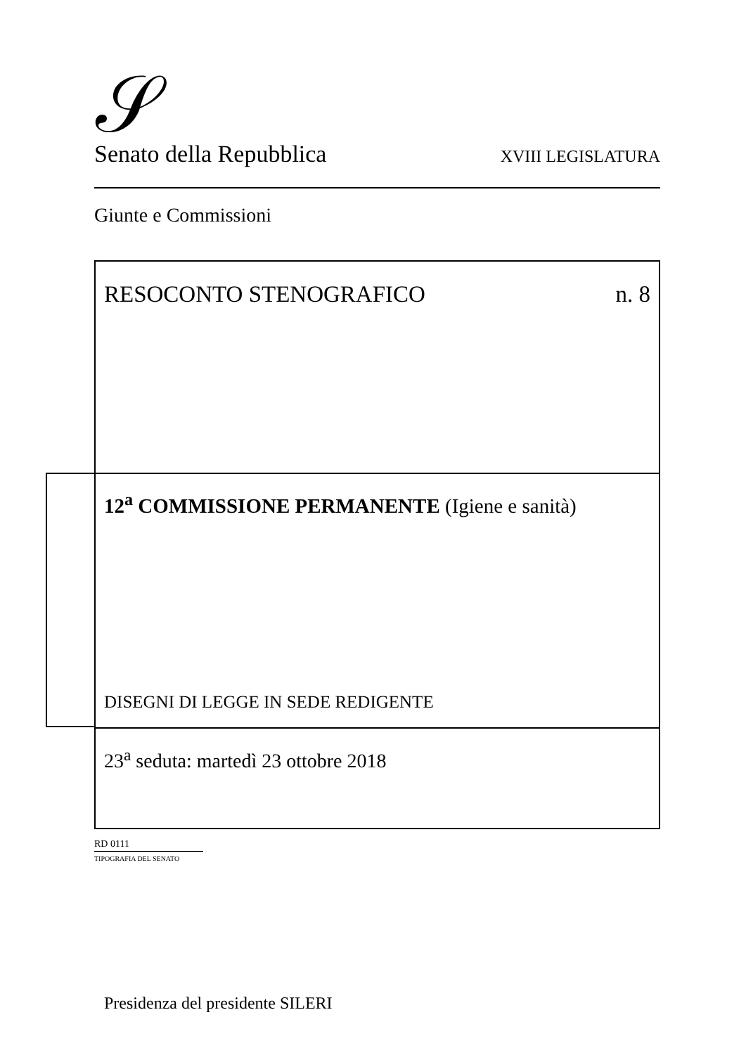𝒮 Senato della Repubblica XVIII LEGISLATURA
Giunte e Commissioni
RESOCONTO STENOGRAFICO n. 8
12<sup>a</sup> COMMISSIONE PERMANENTE (Igiene e sanità)
DISEGNI DI LEGGE IN SEDE REDIGENTE
23<sup>a</sup> seduta: martedì 23 ottobre 2018
Presidenza del presidente SILERI
RD 0111
TIPOGRAFIA DEL SENATO